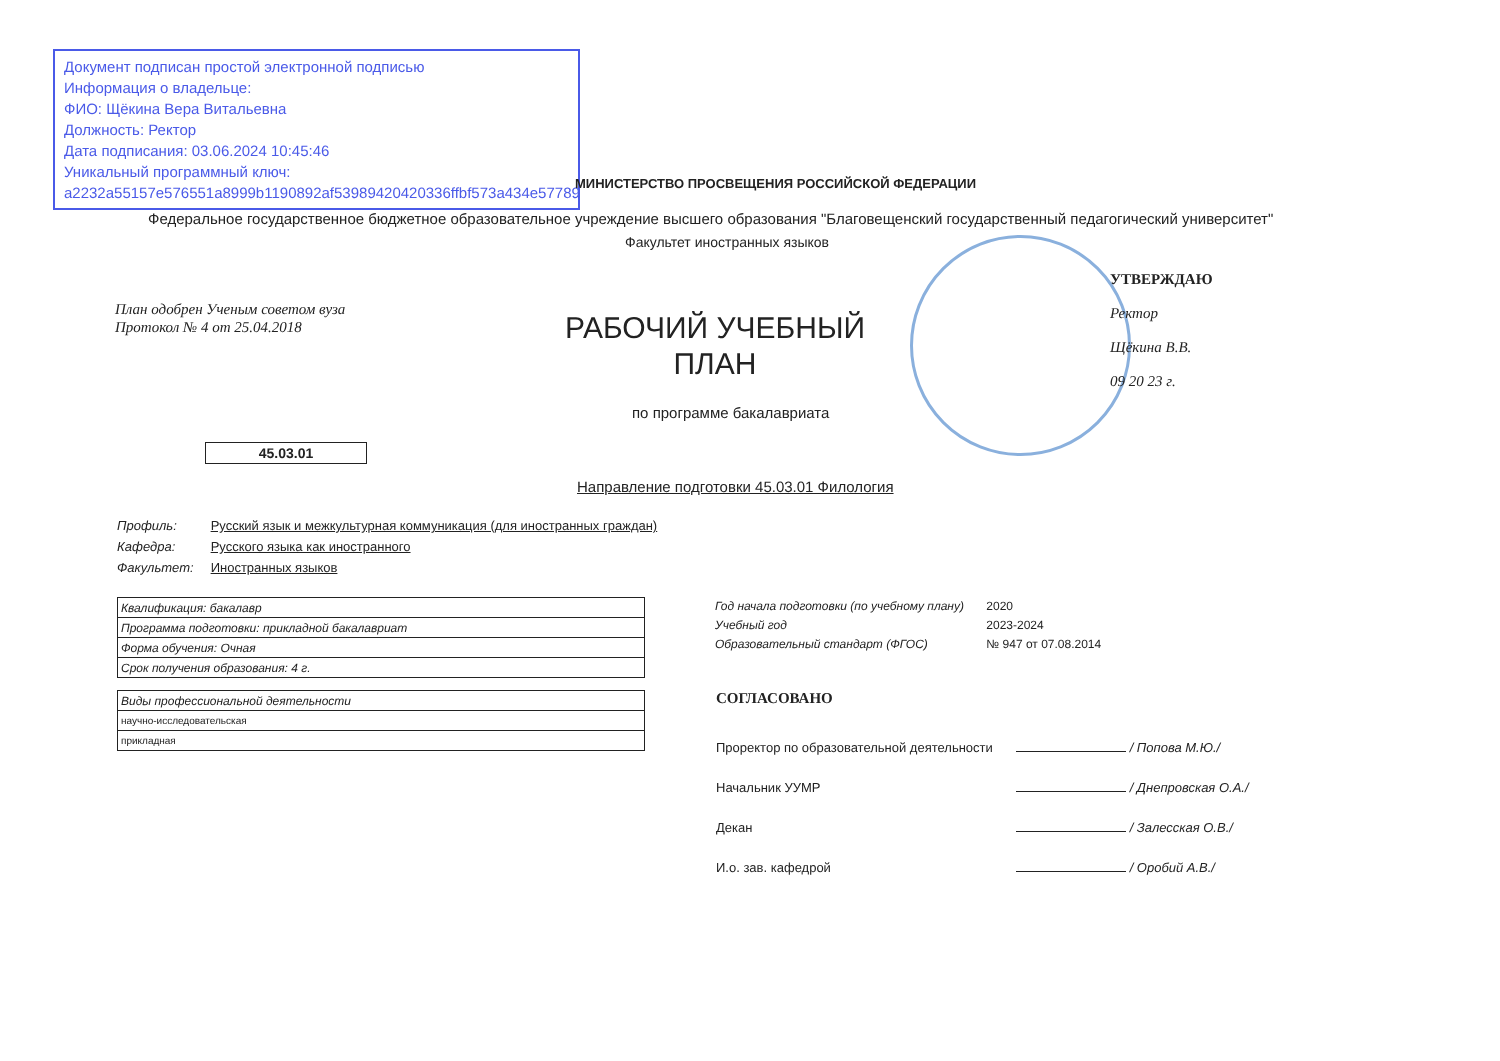Документ подписан простой электронной подписью
Информация о владельце:
ФИО: Щёкина Вера Витальевна
Должность: Ректор
Дата подписания: 03.06.2024 10:45:46
Уникальный программный ключ:
a2232a55157e576551a8999b1190892af53989420420336ffbf573a434e57789
МИНИСТЕРСТВО ПРОСВЕЩЕНИЯ РОССИЙСКОЙ ФЕДЕРАЦИИ
Федеральное государственное бюджетное образовательное учреждение высшего образования "Благовещенский государственный педагогический университет"
Факультет иностранных языков
План одобрен Ученым советом вуза
Протокол № 4 от 25.04.2018
РАБОЧИЙ УЧЕБНЫЙ ПЛАН
по программе бакалавриата
45.03.01
УТВЕРЖДАЮ
Ректор
Щёкина В.В.
09 20 23 г.
Направление подготовки 45.03.01 Филология
Профиль: Русский язык и межкультурная коммуникация (для иностранных граждан)
Кафедра: Русского языка как иностранного
Факультет: Иностранных языков
| Квалификация: бакалавр |
| Программа подготовки: прикладной бакалавриат |
| Форма обучения: Очная |
| Срок получения образования: 4 г. |
| Виды профессиональной деятельности |
| научно-исследовательская |
| прикладная |
Год начала подготовки (по учебному плану) 2020
Учебный год 2023-2024
Образовательный стандарт (ФГОС) № 947 от 07.08.2014
СОГЛАСОВАНО
Проректор по образовательной деятельности / Попова М.Ю./
Начальник УУМР / Днепровская О.А./
Декан / Залесская О.В./
И.о. зав. кафедрой / Оробий А.В./